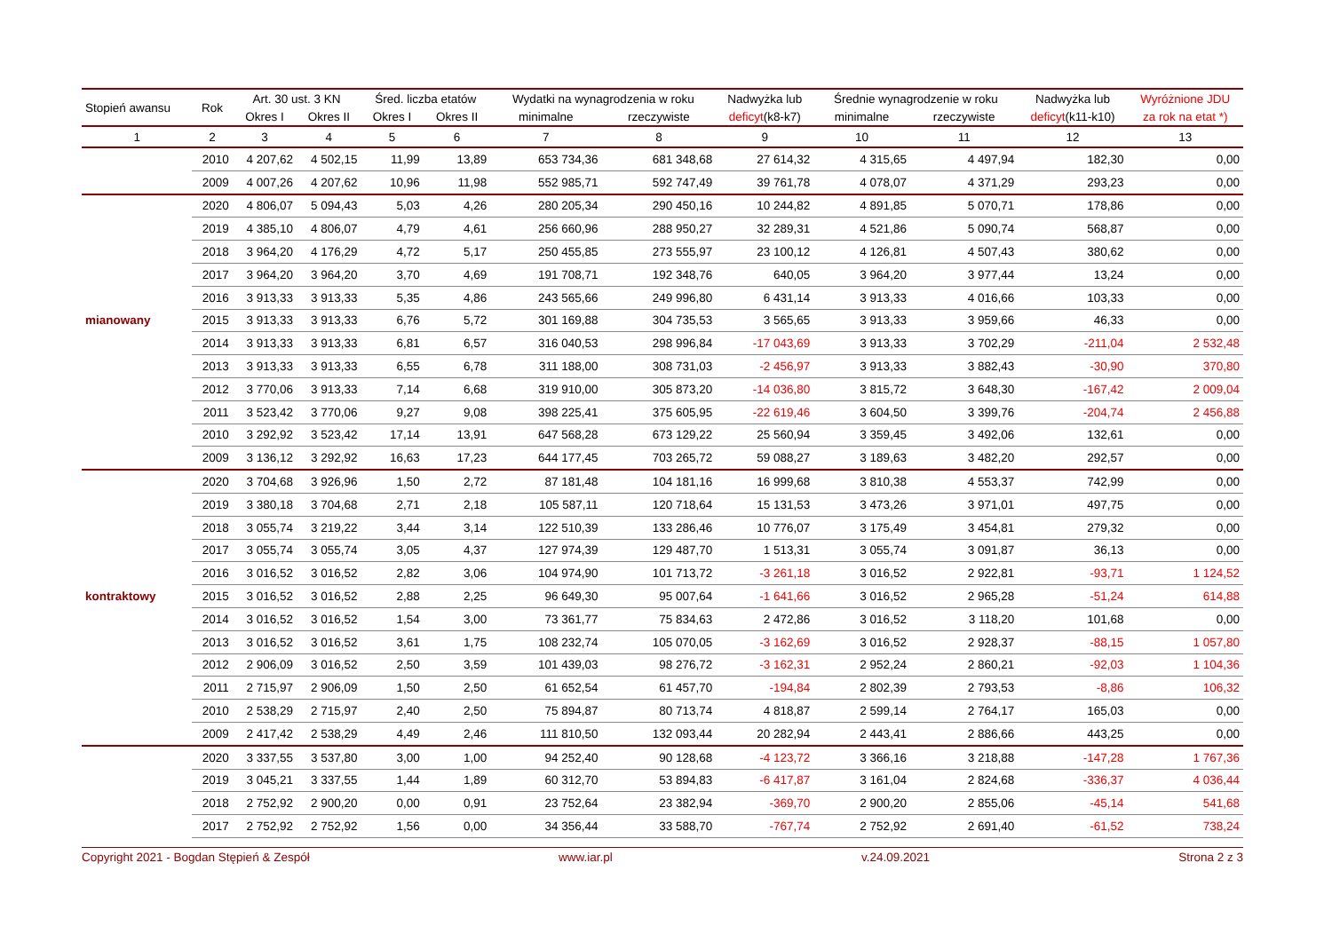| Stopień awansu | Rok | Art. 30 ust. 3 KN | | Śred. liczba etatów | | Wydatki na wynagrodzenia w roku | | Nadwyżka lub | Średnie wynagrodzenie w roku | | Nadwyżka lub | Wyróżnione JDU |
| --- | --- | --- | --- | --- | --- | --- | --- | --- | --- | --- | --- | --- |
| | | Okres I | Okres II | Okres I | Okres II | minimalne | rzeczywiste | deficyt (k8-k7) | minimalne | rzeczywiste | deficyt (k11-k10) | za rok na etat *) |
| 1 | 2 | 3 | 4 | 5 | 6 | 7 | 8 | 9 | 10 | 11 | 12 | 13 |
| | 2010 | 4 207,62 | 4 502,15 | 11,99 | 13,89 | 653 734,36 | 681 348,68 | 27 614,32 | 4 315,65 | 4 497,94 | 182,30 | 0,00 |
| | 2009 | 4 007,26 | 4 207,62 | 10,96 | 11,98 | 552 985,71 | 592 747,49 | 39 761,78 | 4 078,07 | 4 371,29 | 293,23 | 0,00 |
| | 2020 | 4 806,07 | 5 094,43 | 5,03 | 4,26 | 280 205,34 | 290 450,16 | 10 244,82 | 4 891,85 | 5 070,71 | 178,86 | 0,00 |
| | 2019 | 4 385,10 | 4 806,07 | 4,79 | 4,61 | 256 660,96 | 288 950,27 | 32 289,31 | 4 521,86 | 5 090,74 | 568,87 | 0,00 |
| | 2018 | 3 964,20 | 4 176,29 | 4,72 | 5,17 | 250 455,85 | 273 555,97 | 23 100,12 | 4 126,81 | 4 507,43 | 380,62 | 0,00 |
| | 2017 | 3 964,20 | 3 964,20 | 3,70 | 4,69 | 191 708,71 | 192 348,76 | 640,05 | 3 964,20 | 3 977,44 | 13,24 | 0,00 |
| | 2016 | 3 913,33 | 3 913,33 | 5,35 | 4,86 | 243 565,66 | 249 996,80 | 6 431,14 | 3 913,33 | 4 016,66 | 103,33 | 0,00 |
| mianowany | 2015 | 3 913,33 | 3 913,33 | 6,76 | 5,72 | 301 169,88 | 304 735,53 | 3 565,65 | 3 913,33 | 3 959,66 | 46,33 | 0,00 |
| | 2014 | 3 913,33 | 3 913,33 | 6,81 | 6,57 | 316 040,53 | 298 996,84 | -17 043,69 | 3 913,33 | 3 702,29 | -211,04 | 2 532,48 |
| | 2013 | 3 913,33 | 3 913,33 | 6,55 | 6,78 | 311 188,00 | 308 731,03 | -2 456,97 | 3 913,33 | 3 882,43 | -30,90 | 370,80 |
| | 2012 | 3 770,06 | 3 913,33 | 7,14 | 6,68 | 319 910,00 | 305 873,20 | -14 036,80 | 3 815,72 | 3 648,30 | -167,42 | 2 009,04 |
| | 2011 | 3 523,42 | 3 770,06 | 9,27 | 9,08 | 398 225,41 | 375 605,95 | -22 619,46 | 3 604,50 | 3 399,76 | -204,74 | 2 456,88 |
| | 2010 | 3 292,92 | 3 523,42 | 17,14 | 13,91 | 647 568,28 | 673 129,22 | 25 560,94 | 3 359,45 | 3 492,06 | 132,61 | 0,00 |
| | 2009 | 3 136,12 | 3 292,92 | 16,63 | 17,23 | 644 177,45 | 703 265,72 | 59 088,27 | 3 189,63 | 3 482,20 | 292,57 | 0,00 |
| | 2020 | 3 704,68 | 3 926,96 | 1,50 | 2,72 | 87 181,48 | 104 181,16 | 16 999,68 | 3 810,38 | 4 553,37 | 742,99 | 0,00 |
| | 2019 | 3 380,18 | 3 704,68 | 2,71 | 2,18 | 105 587,11 | 120 718,64 | 15 131,53 | 3 473,26 | 3 971,01 | 497,75 | 0,00 |
| | 2018 | 3 055,74 | 3 219,22 | 3,44 | 3,14 | 122 510,39 | 133 286,46 | 10 776,07 | 3 175,49 | 3 454,81 | 279,32 | 0,00 |
| | 2017 | 3 055,74 | 3 055,74 | 3,05 | 4,37 | 127 974,39 | 129 487,70 | 1 513,31 | 3 055,74 | 3 091,87 | 36,13 | 0,00 |
| | 2016 | 3 016,52 | 3 016,52 | 2,82 | 3,06 | 104 974,90 | 101 713,72 | -3 261,18 | 3 016,52 | 2 922,81 | -93,71 | 1 124,52 |
| kontraktowy | 2015 | 3 016,52 | 3 016,52 | 2,88 | 2,25 | 96 649,30 | 95 007,64 | -1 641,66 | 3 016,52 | 2 965,28 | -51,24 | 614,88 |
| | 2014 | 3 016,52 | 3 016,52 | 1,54 | 3,00 | 73 361,77 | 75 834,63 | 2 472,86 | 3 016,52 | 3 118,20 | 101,68 | 0,00 |
| | 2013 | 3 016,52 | 3 016,52 | 3,61 | 1,75 | 108 232,74 | 105 070,05 | -3 162,69 | 3 016,52 | 2 928,37 | -88,15 | 1 057,80 |
| | 2012 | 2 906,09 | 3 016,52 | 2,50 | 3,59 | 101 439,03 | 98 276,72 | -3 162,31 | 2 952,24 | 2 860,21 | -92,03 | 1 104,36 |
| | 2011 | 2 715,97 | 2 906,09 | 1,50 | 2,50 | 61 652,54 | 61 457,70 | -194,84 | 2 802,39 | 2 793,53 | -8,86 | 106,32 |
| | 2010 | 2 538,29 | 2 715,97 | 2,40 | 2,50 | 75 894,87 | 80 713,74 | 4 818,87 | 2 599,14 | 2 764,17 | 165,03 | 0,00 |
| | 2009 | 2 417,42 | 2 538,29 | 4,49 | 2,46 | 111 810,50 | 132 093,44 | 20 282,94 | 2 443,41 | 2 886,66 | 443,25 | 0,00 |
| | 2020 | 3 337,55 | 3 537,80 | 3,00 | 1,00 | 94 252,40 | 90 128,68 | -4 123,72 | 3 366,16 | 3 218,88 | -147,28 | 1 767,36 |
| | 2019 | 3 045,21 | 3 337,55 | 1,44 | 1,89 | 60 312,70 | 53 894,83 | -6 417,87 | 3 161,04 | 2 824,68 | -336,37 | 4 036,44 |
| | 2018 | 2 752,92 | 2 900,20 | 0,00 | 0,91 | 23 752,64 | 23 382,94 | -369,70 | 2 900,20 | 2 855,06 | -45,14 | 541,68 |
| | 2017 | 2 752,92 | 2 752,92 | 1,56 | 0,00 | 34 356,44 | 33 588,70 | -767,74 | 2 752,92 | 2 691,40 | -61,52 | 738,24 |
Copyright 2021 - Bogdan Stępień & Zespół www.iar.pl v.24.09.2021 Strona 2 z 3